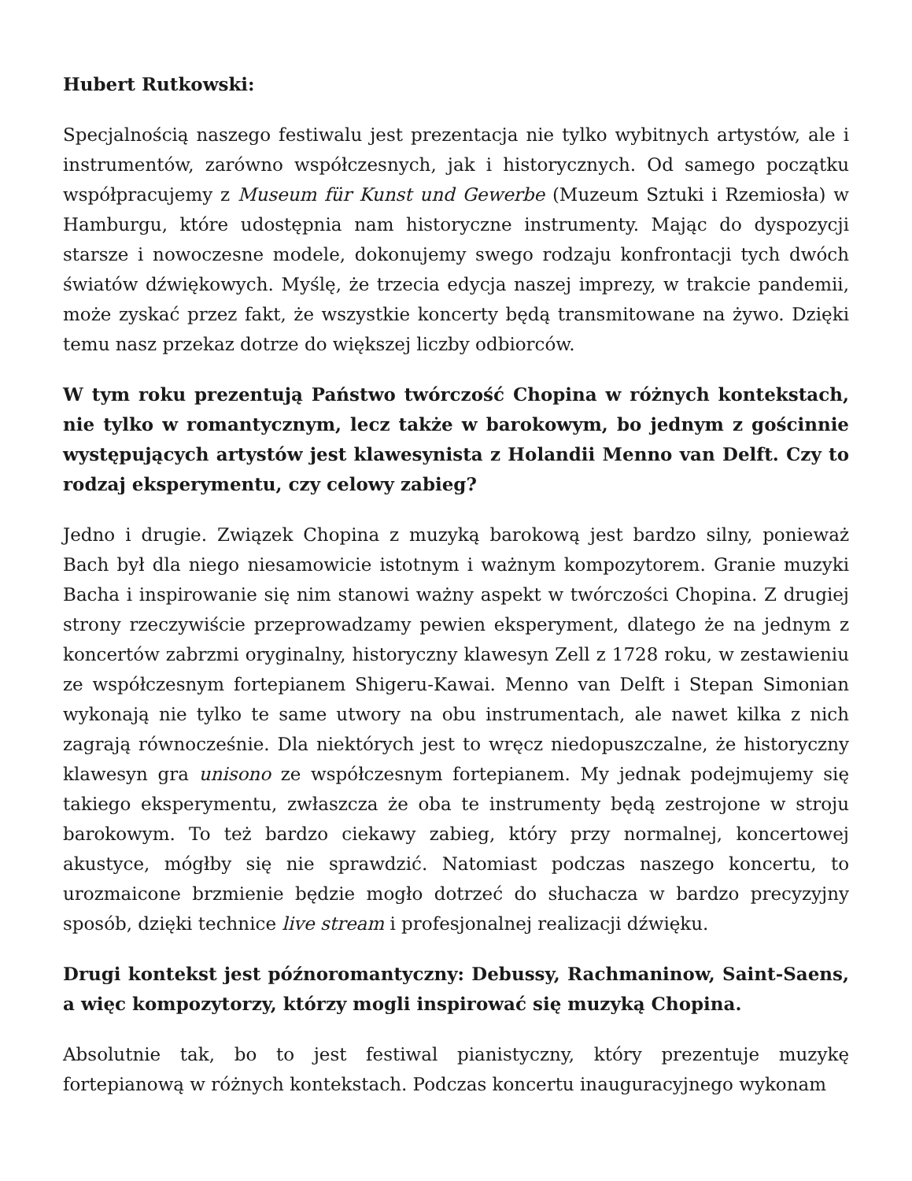Hubert Rutkowski:
Specjalnością naszego festiwalu jest prezentacja nie tylko wybitnych artystów, ale i instrumentów, zarówno współczesnych, jak i historycznych. Od samego początku współpracujemy z Museum für Kunst und Gewerbe (Muzeum Sztuki i Rzemiosła) w Hamburgu, które udostępnia nam historyczne instrumenty. Mając do dyspozycji starsze i nowoczesne modele, dokonujemy swego rodzaju konfrontacji tych dwóch światów dźwiękowych. Myślę, że trzecia edycja naszej imprezy, w trakcie pandemii, może zyskać przez fakt, że wszystkie koncerty będą transmitowane na żywo. Dzięki temu nasz przekaz dotrze do większej liczby odbiorców.
W tym roku prezentują Państwo twórczość Chopina w różnych kontekstach, nie tylko w romantycznym, lecz także w barokowym, bo jednym z gościnnie występujących artystów jest klawesynista z Holandii Menno van Delft. Czy to rodzaj eksperymentu, czy celowy zabieg?
Jedno i drugie. Związek Chopina z muzyką barokową jest bardzo silny, ponieważ Bach był dla niego niesamowicie istotnym i ważnym kompozytorem. Granie muzyki Bacha i inspirowanie się nim stanowi ważny aspekt w twórczości Chopina. Z drugiej strony rzeczywiście przeprowadzamy pewien eksperyment, dlatego że na jednym z koncertów zabrzmi oryginalny, historyczny klawesyn Zell z 1728 roku, w zestawieniu ze współczesnym fortepianem Shigeru-Kawai. Menno van Delft i Stepan Simonian wykonają nie tylko te same utwory na obu instrumentach, ale nawet kilka z nich zagrają równocześnie. Dla niektórych jest to wręcz niedopuszczalne, że historyczny klawesyn gra unisono ze współczesnym fortepianem. My jednak podejmujemy się takiego eksperymentu, zwłaszcza że oba te instrumenty będą zestrojone w stroju barokowym. To też bardzo ciekawy zabieg, który przy normalnej, koncertowej akustyce, mógłby się nie sprawdzić. Natomiast podczas naszego koncertu, to urozmaicone brzmienie będzie mogło dotrzeć do słuchacza w bardzo precyzyjny sposób, dzięki technice live stream i profesjonalnej realizacji dźwięku.
Drugi kontekst jest późnoromantyczny: Debussy, Rachmaninow, Saint-Saens, a więc kompozytorzy, którzy mogli inspirować się muzyką Chopina.
Absolutnie tak, bo to jest festiwal pianistyczny, który prezentuje muzykę fortepianową w różnych kontekstach. Podczas koncertu inauguracyjnego wykonam